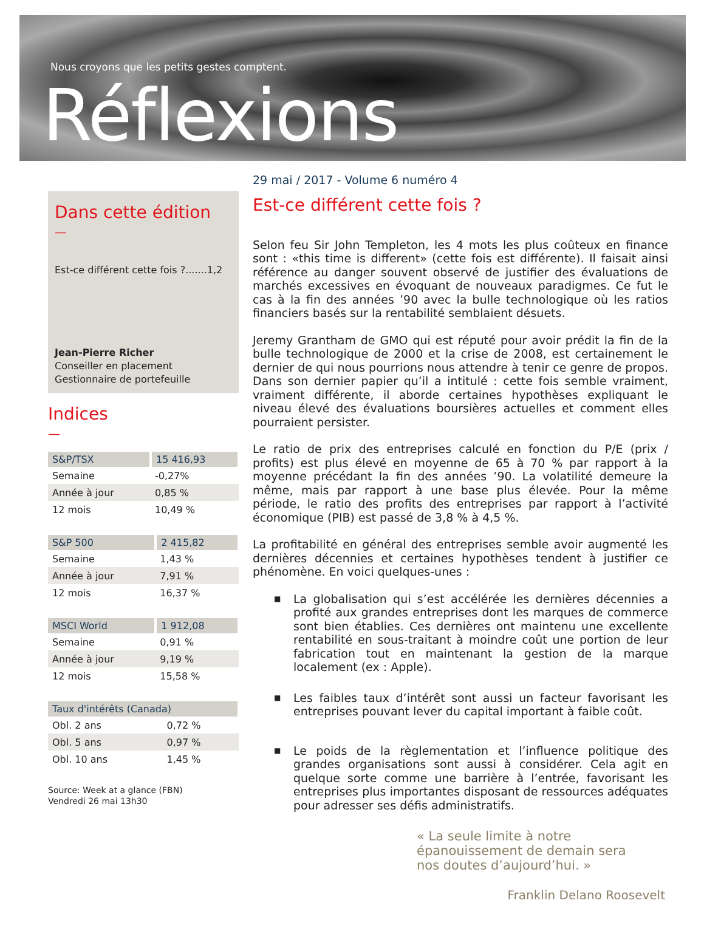Nous croyons que les petits gestes comptent.
Réflexions
29 mai / 2017 - Volume 6 numéro 4
Dans cette édition
—
Est-ce différent cette fois ?.......1,2
Jean-Pierre Richer
Conseiller en placement
Gestionnaire de portefeuille
Indices
—
| S&P/TSX | 15 416,93 |
| --- | --- |
| Semaine | -0,27% |
| Année à jour | 0,85 % |
| 12 mois | 10,49 % |
| S&P 500 | 2 415,82 |
| --- | --- |
| Semaine | 1,43 % |
| Année à jour | 7,91 % |
| 12 mois | 16,37 % |
| MSCI World | 1 912,08 |
| --- | --- |
| Semaine | 0,91 % |
| Année à jour | 9,19 % |
| 12 mois | 15,58 % |
| Taux d'intérêts (Canada) | |
| --- | --- |
| Obl. 2 ans | 0,72 % |
| Obl. 5 ans | 0,97 % |
| Obl. 10 ans | 1,45 % |
Source: Week at a glance (FBN)
Vendredi 26 mai 13h30
Est-ce différent cette fois ?
Selon feu Sir John Templeton, les 4 mots les plus coûteux en finance sont : «this time is different» (cette fois est différente). Il faisait ainsi référence au danger souvent observé de justifier des évaluations de marchés excessives en évoquant de nouveaux paradigmes. Ce fut le cas à la fin des années ’90 avec la bulle technologique où les ratios financiers basés sur la rentabilité semblaient désuets.
Jeremy Grantham de GMO qui est réputé pour avoir prédit la fin de la bulle technologique de 2000 et la crise de 2008, est certainement le dernier de qui nous pourrions nous attendre à tenir ce genre de propos. Dans son dernier papier qu’il a intitulé : cette fois semble vraiment, vraiment différente, il aborde certaines hypothèses expliquant le niveau élevé des évaluations boursières actuelles et comment elles pourraient persister.
Le ratio de prix des entreprises calculé en fonction du P/E (prix / profits) est plus élevé en moyenne de 65 à 70 % par rapport à la moyenne précédant la fin des années ’90. La volatilité demeure la même, mais par rapport à une base plus élevée. Pour la même période, le ratio des profits des entreprises par rapport à l’activité économique (PIB) est passé de 3,8 % à 4,5 %.
La profitabilité en général des entreprises semble avoir augmenté les dernières décennies et certaines hypothèses tendent à justifier ce phénomène. En voici quelques-unes :
■ La globalisation qui s’est accélérée les dernières décennies a profité aux grandes entreprises dont les marques de commerce sont bien établies. Ces dernières ont maintenu une excellente rentabilité en sous-traitant à moindre coût une portion de leur fabrication tout en maintenant la gestion de la marque localement (ex : Apple).
■ Les faibles taux d’intérêt sont aussi un facteur favorisant les entreprises pouvant lever du capital important à faible coût.
■ Le poids de la règlementation et l’influence politique des grandes organisations sont aussi à considérer. Cela agit en quelque sorte comme une barrière à l’entrée, favorisant les entreprises plus importantes disposant de ressources adéquates pour adresser ses défis administratifs.
« La seule limite à notre épanouissement de demain sera nos doutes d’aujourd’hui. »
Franklin Delano Roosevelt